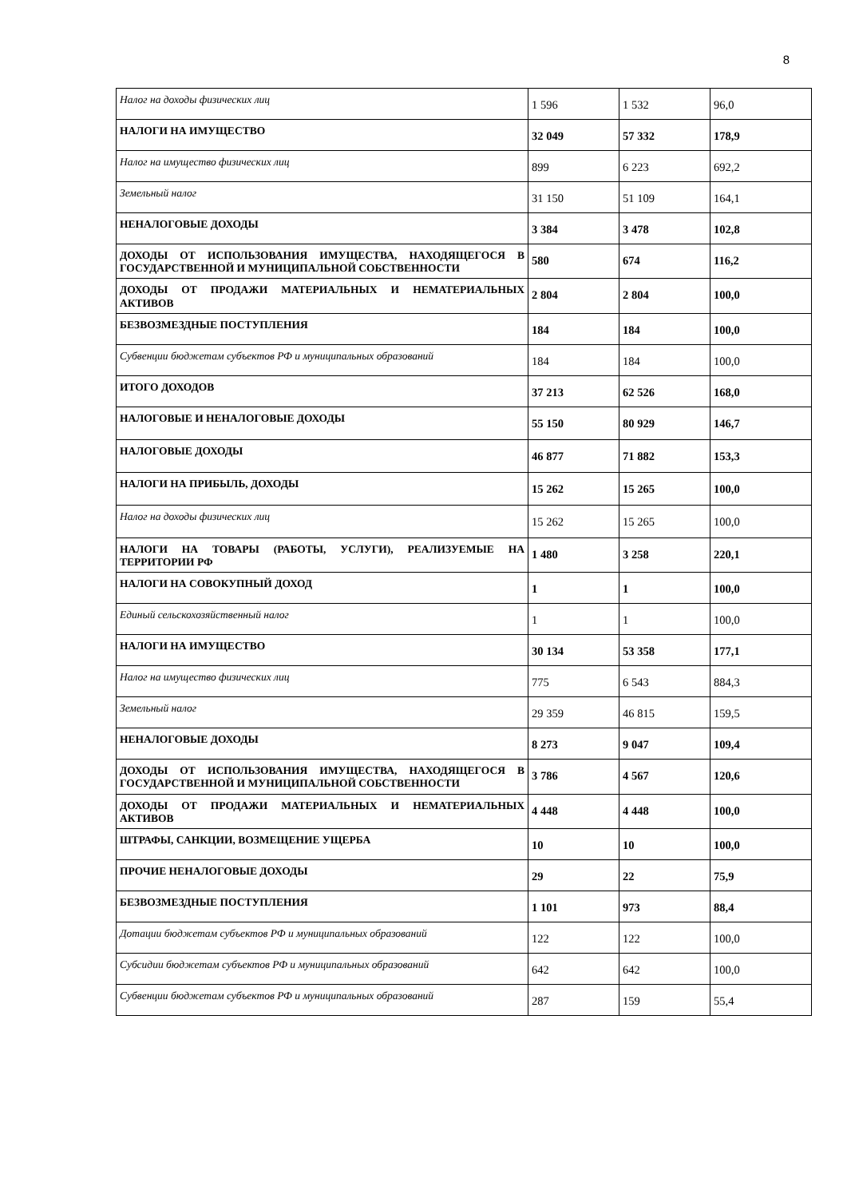8
| Налог на доходы физических лиц | 1 596 | 1 532 | 96,0 |
| НАЛОГИ НА ИМУЩЕСТВО | 32 049 | 57 332 | 178,9 |
| Налог на имущество физических лиц | 899 | 6 223 | 692,2 |
| Земельный налог | 31 150 | 51 109 | 164,1 |
| НЕНАЛОГОВЫЕ ДОХОДЫ | 3 384 | 3 478 | 102,8 |
| ДОХОДЫ ОТ ИСПОЛЬЗОВАНИЯ ИМУЩЕСТВА, НАХОДЯЩЕГОСЯ В ГОСУДАРСТВЕННОЙ И МУНИЦИПАЛЬНОЙ СОБСТВЕННОСТИ | 580 | 674 | 116,2 |
| ДОХОДЫ ОТ ПРОДАЖИ МАТЕРИАЛЬНЫХ И НЕМАТЕРИАЛЬНЫХ АКТИВОВ | 2 804 | 2 804 | 100,0 |
| БЕЗВОЗМЕЗДНЫЕ ПОСТУПЛЕНИЯ | 184 | 184 | 100,0 |
| Субвенции бюджетам субъектов РФ и муниципальных образований | 184 | 184 | 100,0 |
| ИТОГО ДОХОДОВ | 37 213 | 62 526 | 168,0 |
| НАЛОГОВЫЕ И НЕНАЛОГОВЫЕ ДОХОДЫ | 55 150 | 80 929 | 146,7 |
| НАЛОГОВЫЕ ДОХОДЫ | 46 877 | 71 882 | 153,3 |
| НАЛОГИ НА ПРИБЫЛЬ, ДОХОДЫ | 15 262 | 15 265 | 100,0 |
| Налог на доходы физических лиц | 15 262 | 15 265 | 100,0 |
| НАЛОГИ НА ТОВАРЫ (РАБОТЫ, УСЛУГИ), РЕАЛИЗУЕМЫЕ НА ТЕРРИТОРИИ РФ | 1 480 | 3 258 | 220,1 |
| НАЛОГИ НА СОВОКУПНЫЙ ДОХОД | 1 | 1 | 100,0 |
| Единый сельскохозяйственный налог | 1 | 1 | 100,0 |
| НАЛОГИ НА ИМУЩЕСТВО | 30 134 | 53 358 | 177,1 |
| Налог на имущество физических лиц | 775 | 6 543 | 884,3 |
| Земельный налог | 29 359 | 46 815 | 159,5 |
| НЕНАЛОГОВЫЕ ДОХОДЫ | 8 273 | 9 047 | 109,4 |
| ДОХОДЫ ОТ ИСПОЛЬЗОВАНИЯ ИМУЩЕСТВА, НАХОДЯЩЕГОСЯ В ГОСУДАРСТВЕННОЙ И МУНИЦИПАЛЬНОЙ СОБСТВЕННОСТИ | 3 786 | 4 567 | 120,6 |
| ДОХОДЫ ОТ ПРОДАЖИ МАТЕРИАЛЬНЫХ И НЕМАТЕРИАЛЬНЫХ АКТИВОВ | 4 448 | 4 448 | 100,0 |
| ШТРАФЫ, САНКЦИИ, ВОЗМЕЩЕНИЕ УЩЕРБА | 10 | 10 | 100,0 |
| ПРОЧИЕ НЕНАЛОГОВЫЕ ДОХОДЫ | 29 | 22 | 75,9 |
| БЕЗВОЗМЕЗДНЫЕ ПОСТУПЛЕНИЯ | 1 101 | 973 | 88,4 |
| Дотации бюджетам субъектов РФ и муниципальных образований | 122 | 122 | 100,0 |
| Субсидии бюджетам субъектов РФ и муниципальных образований | 642 | 642 | 100,0 |
| Субвенции бюджетам субъектов РФ и муниципальных образований | 287 | 159 | 55,4 |